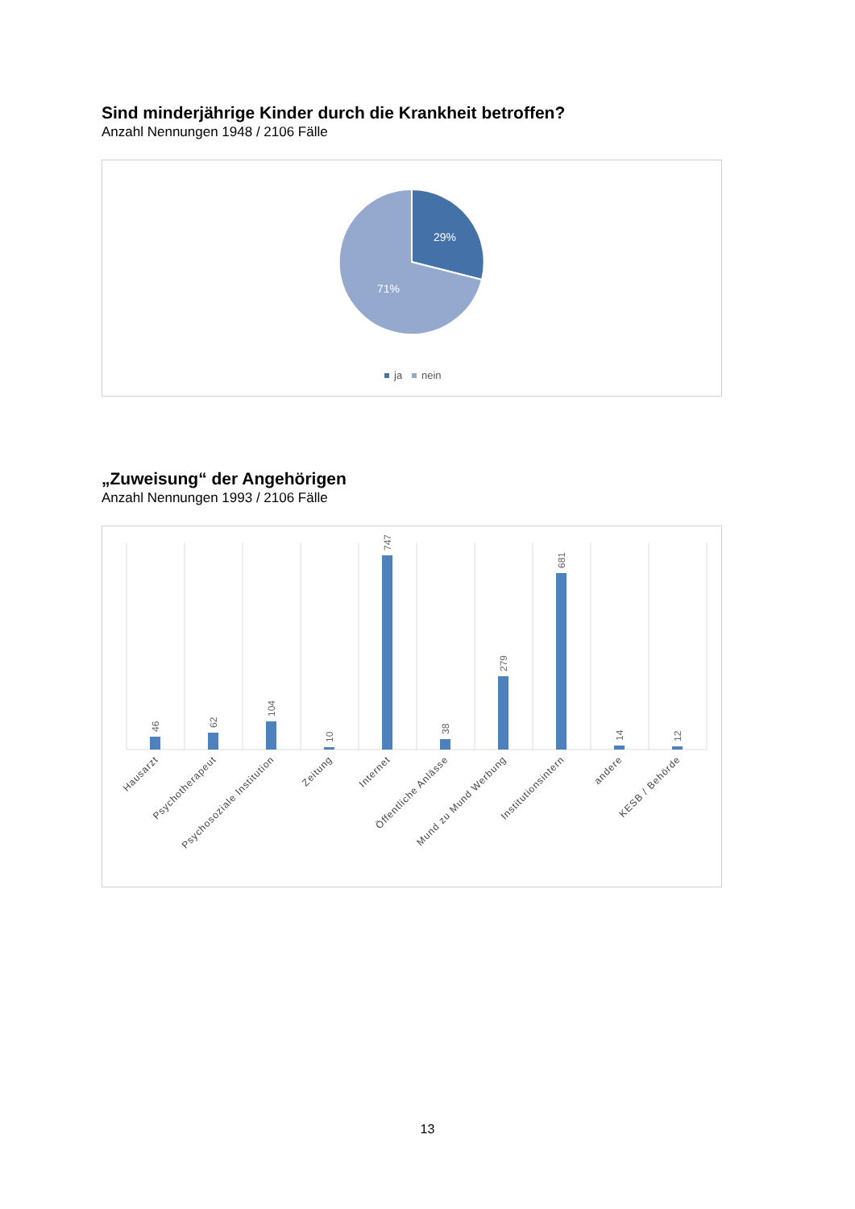Sind minderjährige Kinder durch die Krankheit betroffen?
Anzahl Nennungen 1948 / 2106 Fälle
29%
71%
ja
nein
„Zuweisung“ der Angehörigen
Anzahl Nennungen 1993 / 2106 Fälle
46
62
104
10
747
38
279
681
14
12
Hausarzt
Psychotherapeut
Psychosoziale Institution
Zeitung
Internet
Öffentliche Anlässe
Mund zu Mund Werbung
Institutionsintern
andere
KESB / Behörde
13